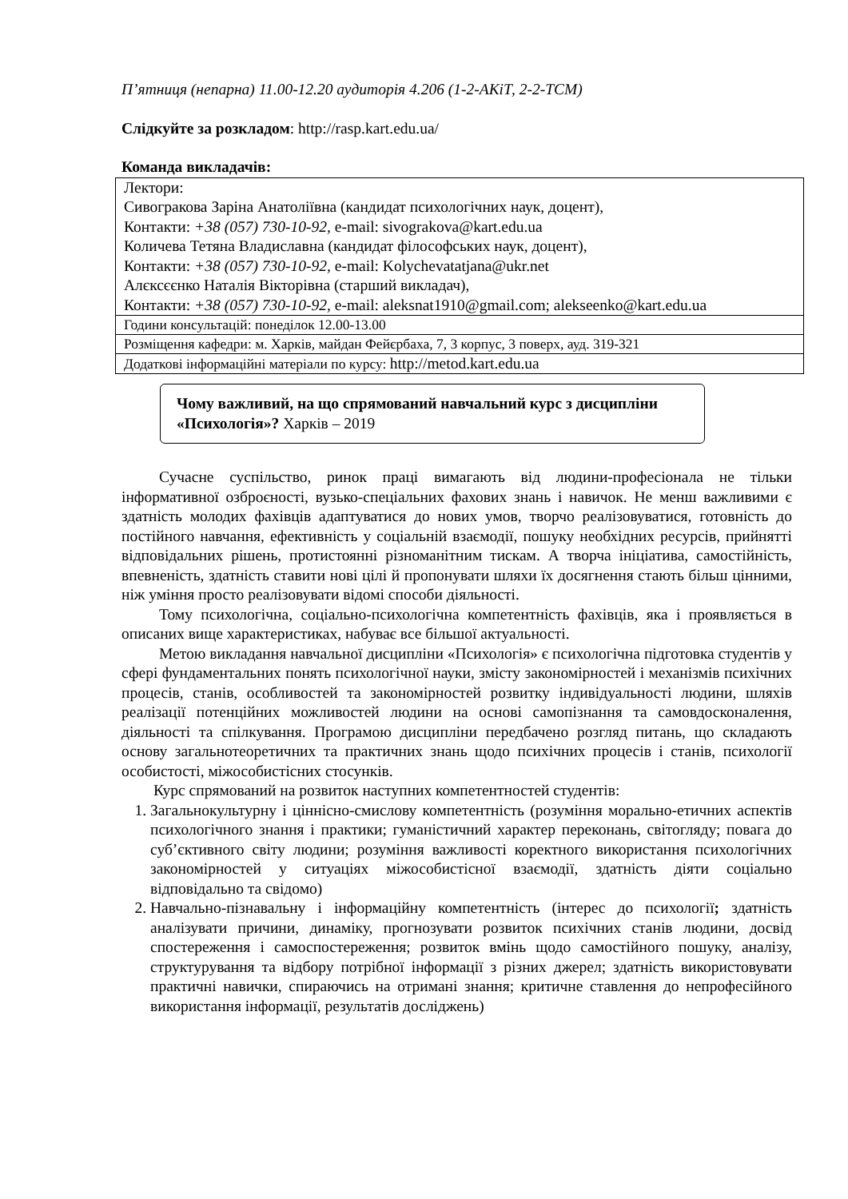П’ятниця (непарна) 11.00-12.20 аудиторія 4.206 (1-2-АКіТ, 2-2-ТСМ)
Слідкуйте за розкладом: http://rasp.kart.edu.ua/
Команда викладачів:
| Лектори: Сивогракова Заріна Анатоліївна (кандидат психологічних наук, доцент), Контакти: +38 (057) 730-10-92, e-mail: sivograkova@kart.edu.ua Количева Тетяна Владиславна (кандидат філософських наук, доцент), Контакти: +38 (057) 730-10-92, e-mail: Kolychevatatjana@ukr.net Алєксєєнко Наталія Вікторівна (старший викладач), Контакти: +38 (057) 730-10-92, e-mail: aleksnat1910@gmail.com; alekseenko@kart.edu.ua |
| Години консультацій: понеділок 12.00-13.00 |
| Розміщення кафедри: м. Харків, майдан Фейєрбаха, 7, 3 корпус, 3 поверх, ауд. 319-321 |
| Додаткові інформаційні матеріали по курсу: http://metod.kart.edu.ua |
Чому важливий, на що спрямований навчальний курс з дисципліни «Психологія»? Харків – 2019
Сучасне суспільство, ринок праці вимагають від людини-професіонала не тільки інформативної озброєності, вузько-спеціальних фахових знань і навичок. Не менш важливими є здатність молодих фахівців адаптуватися до нових умов, творчо реалізовуватися, готовність до постійного навчання, ефективність у соціальній взаємодії, пошуку необхідних ресурсів, прийнятті відповідальних рішень, протистоянні різноманітним тискам. А творча ініціатива, самостійність, впевненість, здатність ставити нові цілі й пропонувати шляхи їх досягнення стають більш цінними, ніж уміння просто реалізовувати відомі способи діяльності.
Тому психологічна, соціально-психологічна компетентність фахівців, яка і проявляється в описаних вище характеристиках, набуває все більшої актуальності.
Метою викладання навчальної дисципліни «Психологія» є психологічна підготовка студентів у сфері фундаментальних понять психологічної науки, змісту закономірностей і механізмів психічних процесів, станів, особливостей та закономірностей розвитку індивідуальності людини, шляхів реалізації потенційних можливостей людини на основі самопізнання та самовдосконалення, діяльності та спілкування. Програмою дисципліни передбачено розгляд питань, що складають основу загальнотеоретичних та практичних знань щодо психічних процесів і станів, психології особистості, міжособистісних стосунків.
Курс спрямований на розвиток наступних компетентностей студентів:
1. Загальнокультурну і ціннісно-смислову компетентність (розуміння морально-етичних аспектів психологічного знання і практики; гуманістичний характер переконань, світогляду; повага до суб’єктивного світу людини; розуміння важливості коректного використання психологічних закономірностей у ситуаціях міжособистісної взаємодії, здатність діяти соціально відповідально та свідомо)
2. Навчально-пізнавальну і інформаційну компетентність (інтерес до психології; здатність аналізувати причини, динаміку, прогнозувати розвиток психічних станів людини, досвід спостереження і самоспостереження; розвиток вмінь щодо самостійного пошуку, аналізу, структурування та відбору потрібної інформації з різних джерел; здатність використовувати практичні навички, спираючись на отримані знання; критичне ставлення до непрофесійного використання інформації, результатів досліджень)